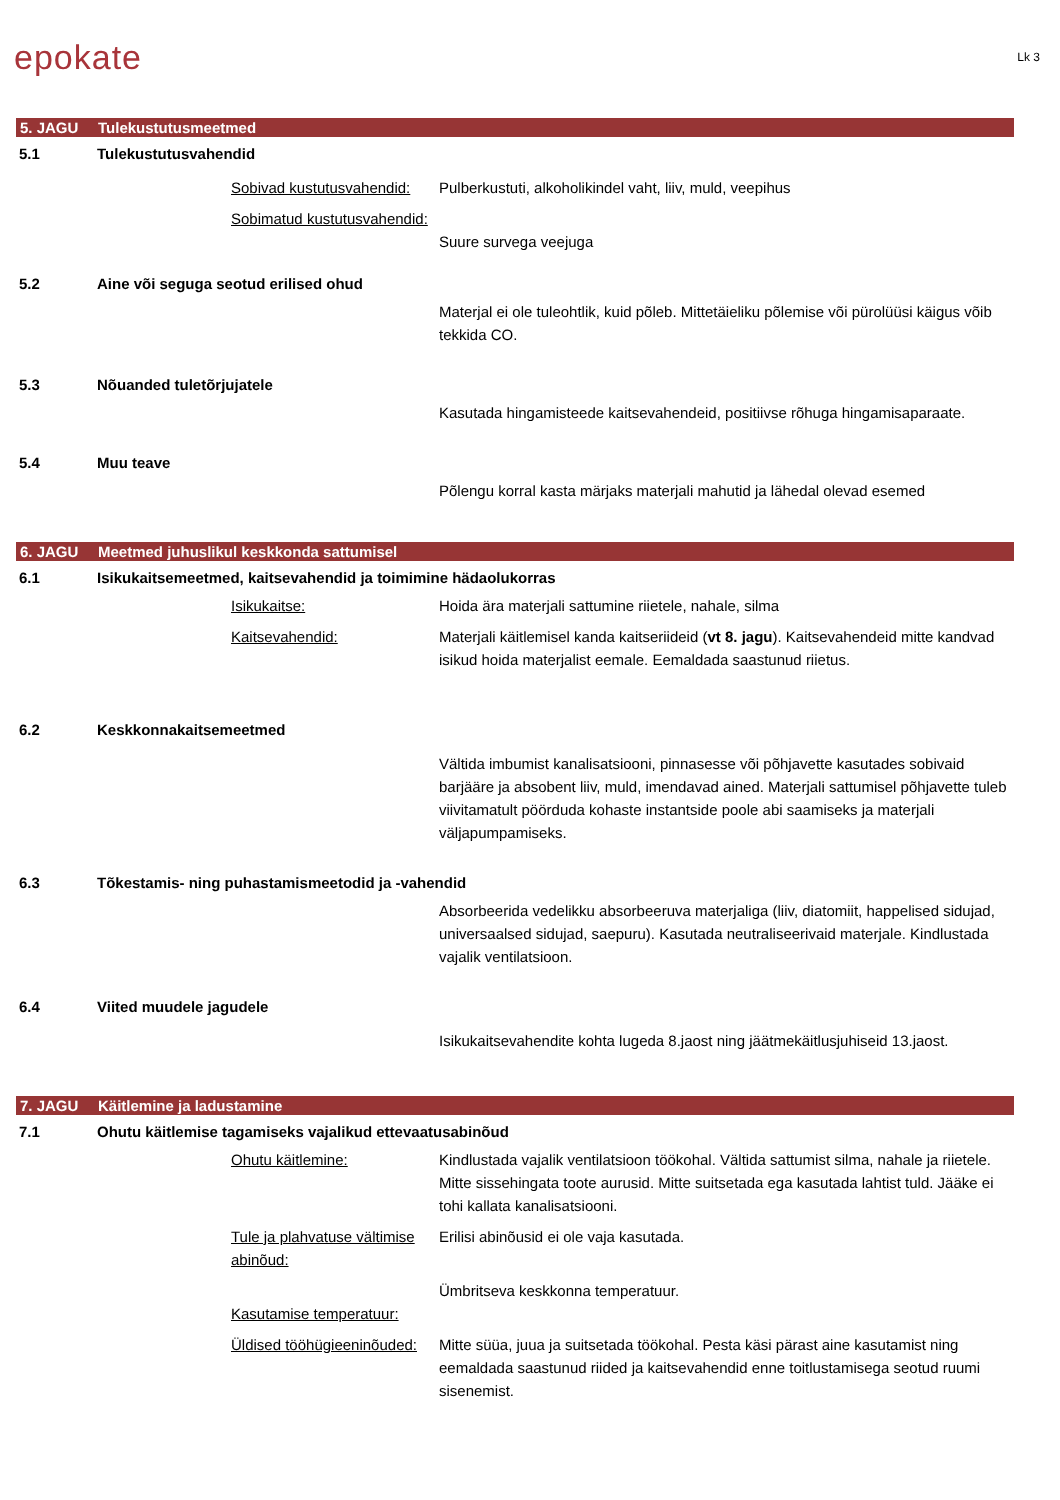epokate
Lk 3
5. JAGU Tulekustutusmeetmed
5.1 Tulekustutusvahendid
Sobivad kustutusvahendid:
Pulberkustuti, alkoholikindel vaht, liiv, muld, veepihus
Sobimatud kustutusvahendid:
Suure survega veejuga
5.2 Aine või seguga seotud erilised ohud
Materjal ei ole tuleohtlik, kuid põleb. Mittetäieliku põlemise või pürolüüsi käigus võib tekkida CO.
5.3 Nõuanded tuletõrjujatele
Kasutada hingamisteede kaitsevahendeid, positiivse rõhuga hingamisaparaate.
5.4 Muu teave
Põlengu korral kasta märjaks materjali mahutid ja lähedal olevad esemed
6. JAGU Meetmed juhuslikul keskkonda sattumisel
6.1 Isikukaitsemeetmed, kaitsevahendid ja toimimine hädaolukorras
Isikukaitse: Hoida ära materjali sattumine riietele, nahale, silma
Kaitsevahendid: Materjali käitlemisel kanda kaitseriideid (vt 8. jagu). Kaitsevahendeid mitte kandvad isikud hoida materjalist eemale. Eemaldada saastunud riietus.
6.2 Keskkonnakaitsemeetmed
Vältida imbumist kanalisatsiooni, pinnasesse või põhjavette kasutades sobivaid barjääre ja absobent liiv, muld, imendavad ained. Materjali sattumisel põhjavette tuleb viivitamatult pöörduda kohaste instantside poole abi saamiseks ja materjali väljapumpamiseks.
6.3 Tõkestamis- ning puhastamismeetodid ja -vahendid
Absorbeerida vedelikku absorbeeruva materjaliga (liiv, diatomiit, happelised sidujad, universaalsed sidujad, saepuru). Kasutada neutraliseerivaid materjale. Kindlustada vajalik ventilatsioon.
6.4 Viited muudele jagudele
Isikukaitsevahendite kohta lugeda 8.jaost ning jäätmekäitlusjuhiseid 13.jaost.
7. JAGU Käitlemine ja ladustamine
7.1 Ohutu käitlemise tagamiseks vajalikud ettevaatusabinõud
Ohutu käitlemine: Kindlustada vajalik ventilatsioon töökohal. Vältida sattumist silma, nahale ja riietele. Mitte sissehingata toote aurusid. Mitte suitsetada ega kasutada lahtist tuld. Jääke ei tohi kallata kanalisatsiooni.
Tule ja plahvatuse vältimise abinõud:
Erilisi abinõusid ei ole vaja kasutada.
Kasutamise temperatuur: Ümbritseva keskkonna temperatuur.
Üldised tööhügieeninõuded:
Mitte süüa, juua ja suitsetada töökohal. Pesta käsi pärast aine kasutamist ning eemaldada saastunud riided ja kaitsevahendid enne toitlustamisega seotud ruumi sisenemist.